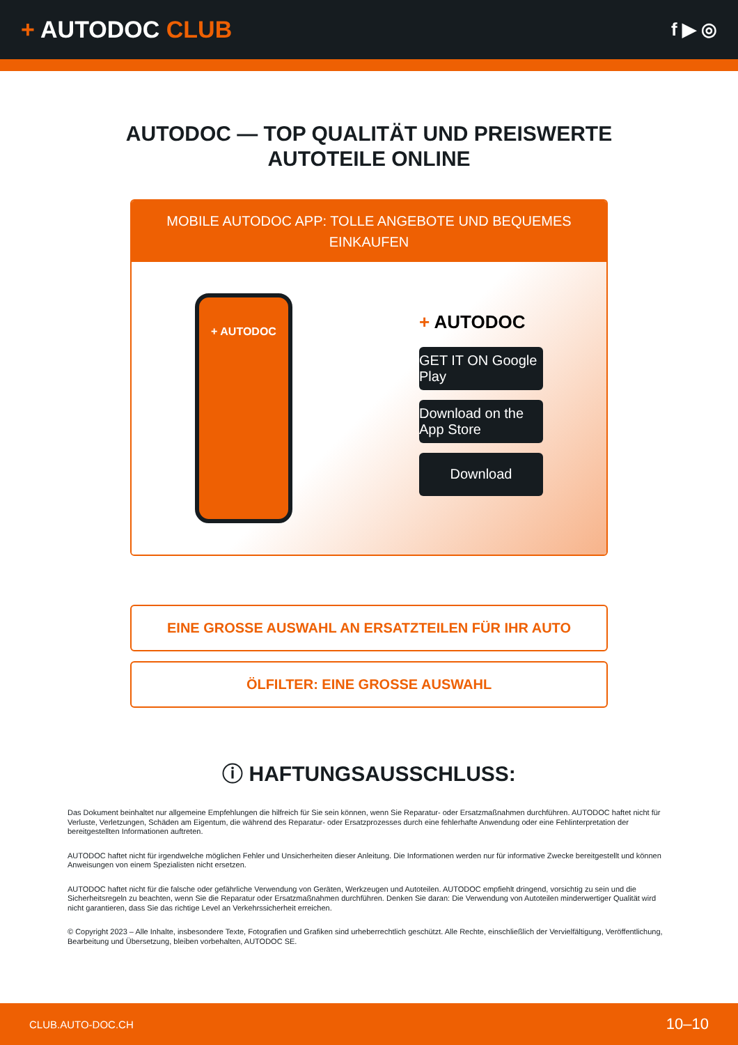+ AUTODOC CLUB
f ▶ ◎
AUTODOC — TOP QUALITÄT UND PREISWERTE
AUTOTEILE ONLINE
MOBILE AUTODOC APP: TOLLE ANGEBOTE UND BEQUEMES EINKAUFEN
+ AUTODOC
+ AUTODOC
GET IT ON Google Play
Download on the App Store
Download
EINE GROSSE AUSWAHL AN ERSATZTEILEN FÜR IHR AUTO
ÖLFILTER: EINE GROSSE AUSWAHL
ⓘ HAFTUNGSAUSSCHLUSS:
Das Dokument beinhaltet nur allgemeine Empfehlungen die hilfreich für Sie sein können, wenn Sie Reparatur- oder Ersatzmaßnahmen durchführen. AUTODOC haftet nicht für Verluste, Verletzungen, Schäden am Eigentum, die während des Reparatur- oder Ersatzprozesses durch eine fehlerhafte Anwendung oder eine Fehlinterpretation der bereitgestellten Informationen auftreten.
AUTODOC haftet nicht für irgendwelche möglichen Fehler und Unsicherheiten dieser Anleitung. Die Informationen werden nur für informative Zwecke bereitgestellt und können Anweisungen von einem Spezialisten nicht ersetzen.
AUTODOC haftet nicht für die falsche oder gefährliche Verwendung von Geräten, Werkzeugen und Autoteilen. AUTODOC empfiehlt dringend, vorsichtig zu sein und die Sicherheitsregeln zu beachten, wenn Sie die Reparatur oder Ersatzmaßnahmen durchführen. Denken Sie daran: Die Verwendung von Autoteilen minderwertiger Qualität wird nicht garantieren, dass Sie das richtige Level an Verkehrssicherheit erreichen.
© Copyright 2023 – Alle Inhalte, insbesondere Texte, Fotografien und Grafiken sind urheberrechtlich geschützt. Alle Rechte, einschließlich der Vervielfältigung, Veröffentlichung, Bearbeitung und Übersetzung, bleiben vorbehalten, AUTODOC SE.
CLUB.AUTO-DOC.CH 10–10